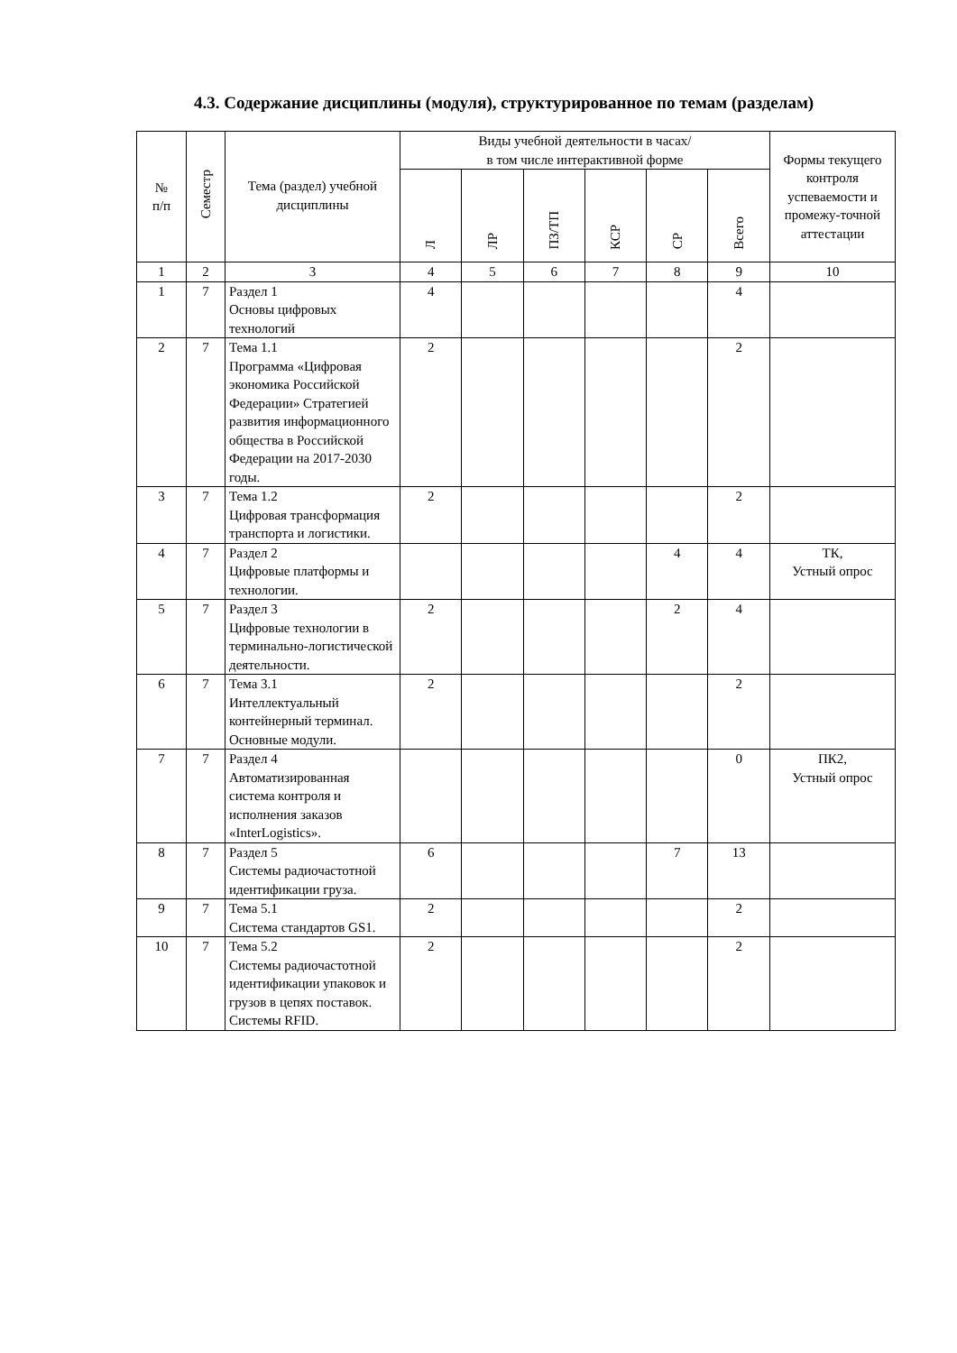4.3. Содержание дисциплины (модуля), структурированное по темам (разделам)
| № п/п | Семестр | Тема (раздел) учебной дисциплины | Виды учебной деятельности в часах/ в том числе интерактивной форме | | | | | | Формы текущего контроля успеваемости и промежу-точной аттестации |
| --- | --- | --- | --- | --- | --- | --- | --- | --- | --- |
| | | | Л | ЛР | ПЗ/ТП | КСР | СР | Всего | |
| 1 | 2 | 3 | 4 | 5 | 6 | 7 | 8 | 9 | 10 |
| 1 | 7 | Раздел 1 Основы цифровых технологий | 4 | | | | | 4 | |
| 2 | 7 | Тема 1.1 Программа «Цифровая экономика Российской Федерации» Стратегией развития информационного общества в Российской Федерации на 2017-2030 годы. | 2 | | | | | 2 | |
| 3 | 7 | Тема 1.2 Цифровая трансформация транспорта и логистики. | 2 | | | | | 2 | |
| 4 | 7 | Раздел 2 Цифровые платформы и технологии. | | | | | 4 | 4 | ТК, Устный опрос |
| 5 | 7 | Раздел 3 Цифровые технологии в терминально-логистической деятельности. | 2 | | | | 2 | 4 | |
| 6 | 7 | Тема 3.1 Интеллектуальный контейнерный терминал. Основные модули. | 2 | | | | | 2 | |
| 7 | 7 | Раздел 4 Автоматизированная система контроля и исполнения заказов «InterLogistics». | | | | | | 0 | ПК2, Устный опрос |
| 8 | 7 | Раздел 5 Системы радиочастотной идентификации груза. | 6 | | | | 7 | 13 | |
| 9 | 7 | Тема 5.1 Система стандартов GS1. | 2 | | | | | 2 | |
| 10 | 7 | Тема 5.2 Системы радиочастотной идентификации упаковок и грузов в цепях поставок. Системы RFID. | 2 | | | | | 2 | |